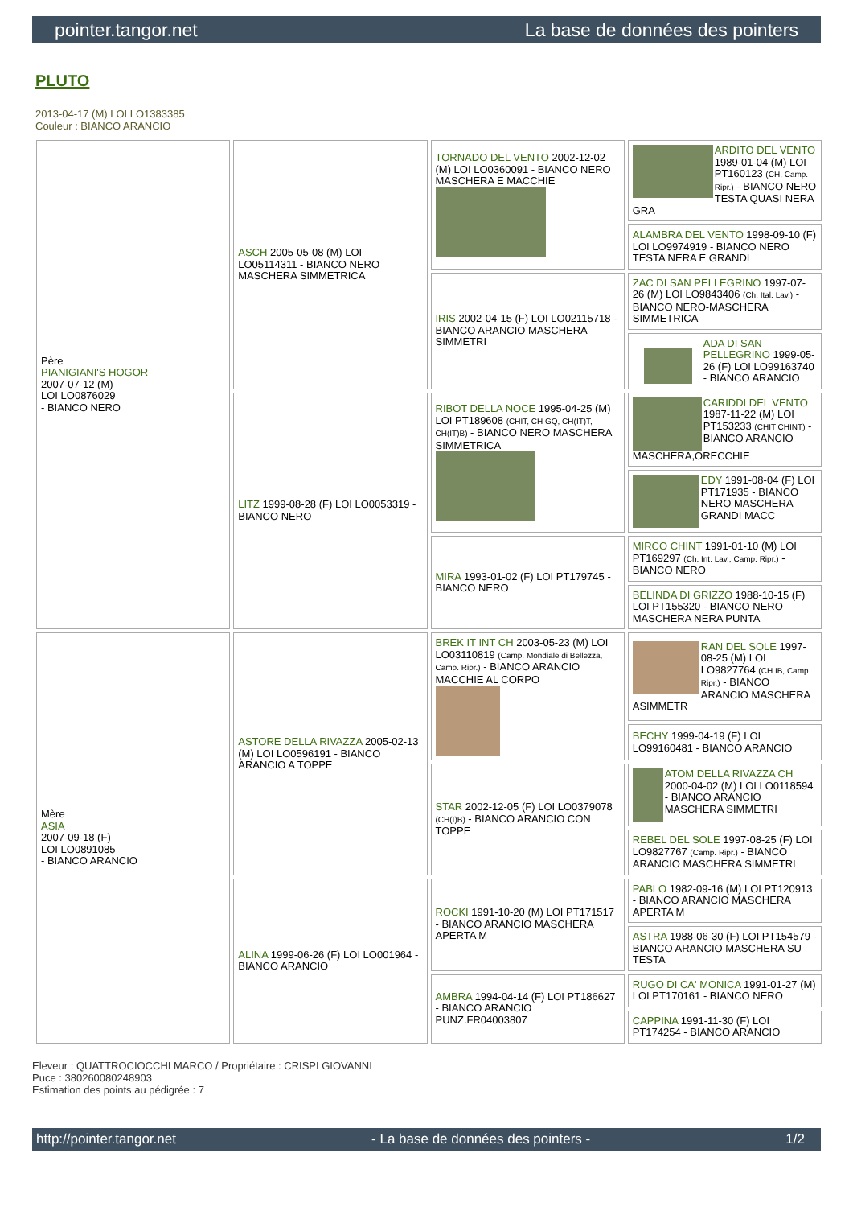pointer.tangor.net La base de données des pointers
PLUTO
2013-04-17 (M) LOI LO1383385
Couleur : BIANCO ARANCIO
| Père PIANIGIANI'S HOGOR 2007-07-12 (M) LOI LO0876029 - BIANCO NERO | ASCH 2005-05-08 (M) LOI LO05114311 - BIANCO NERO MASCHERA SIMMETRICA | TORNADO DEL VENTO 2002-12-02 (M) LOI LO0360091 - BIANCO NERO MASCHERA E MACCHIE | ARDITO DEL VENTO 1989-01-04 (M) LOI PT160123 (CH, Camp. Ripr.) - BIANCO NERO TESTA QUASI NERA GRA |
| | | | ALAMBRA DEL VENTO 1998-09-10 (F) LOI LO9974919 - BIANCO NERO TESTA NERA E GRANDI |
| | | IRIS 2002-04-15 (F) LOI LO02115718 - BIANCO ARANCIO MASCHERA SIMMETRI | ZAC DI SAN PELLEGRINO 1997-07-26 (M) LOI LO9843406 (Ch. Ital. Lav.) - BIANCO NERO-MASCHERA SIMMETRICA |
| | | | ADA DI SAN PELLEGRINO 1999-05-26 (F) LOI LO99163740 - BIANCO ARANCIO |
| | LITZ 1999-08-28 (F) LOI LO0053319 - BIANCO NERO | RIBOT DELLA NOCE 1995-04-25 (M) LOI PT189608 (CHIT, CH GQ, CH(IT)T, CH(IT)B) - BIANCO NERO MASCHERA SIMMETRICA | CARIDDI DEL VENTO 1987-11-22 (M) LOI PT153233 (CHIT CHINT) - BIANCO ARANCIO MASCHERA,ORECCHIE |
| | | | EDY 1991-08-04 (F) LOI PT171935 - BIANCO NERO MASCHERA GRANDI MACC |
| | | MIRA 1993-01-02 (F) LOI PT179745 - BIANCO NERO | MIRCO CHINT 1991-01-10 (M) LOI PT169297 (Ch. Int. Lav., Camp. Ripr.) - BIANCO NERO |
| | | | BELINDA DI GRIZZO 1988-10-15 (F) LOI PT155320 - BIANCO NERO MASCHERA NERA PUNTA |
| Mère ASIA 2007-09-18 (F) LOI LO0891085 - BIANCO ARANCIO | ASTORE DELLA RIVAZZA 2005-02-13 (M) LOI LO0596191 - BIANCO ARANCIO A TOPPE | BREK IT INT CH 2003-05-23 (M) LOI LO03110819 (Camp. Mondiale di Bellezza, Camp. Ripr.) - BIANCO ARANCIO MACCHIE AL CORPO | RAN DEL SOLE 1997-08-25 (M) LOI LO9827764 (CH IB, Camp. Ripr.) - BIANCO ARANCIO MASCHERA ASIMMETR |
| | | | BECHY 1999-04-19 (F) LOI LO99160481 - BIANCO ARANCIO |
| | | STAR 2002-12-05 (F) LOI LO0379078 (CH(I)B) - BIANCO ARANCIO CON TOPPE | ATOM DELLA RIVAZZA CH 2000-04-02 (M) LOI LO0118594 - BIANCO ARANCIO MASCHERA SIMMETRI |
| | | | REBEL DEL SOLE 1997-08-25 (F) LOI LO9827767 (Camp. Ripr.) - BIANCO ARANCIO MASCHERA SIMMETRI |
| | ALINA 1999-06-26 (F) LOI LO001964 - BIANCO ARANCIO | ROCKI 1991-10-20 (M) LOI PT171517 - BIANCO ARANCIO MASCHERA APERTA M | PABLO 1982-09-16 (M) LOI PT120913 - BIANCO ARANCIO MASCHERA APERTA M |
| | | | ASTRA 1988-06-30 (F) LOI PT154579 - BIANCO ARANCIO MASCHERA SU TESTA |
| | | AMBRA 1994-04-14 (F) LOI PT186627 - BIANCO ARANCIO PUNZ.FR04003807 | RUGO DI CA' MONICA 1991-01-27 (M) LOI PT170161 - BIANCO NERO |
| | | | CAPPINA 1991-11-30 (F) LOI PT174254 - BIANCO ARANCIO |
Eleveur : QUATTROCIOCCHI MARCO / Propriétaire : CRISPI GIOVANNI
Puce : 380260080248903
Estimation des points au pédigrée : 7
http://pointer.tangor.net - La base de données des pointers - 1/2